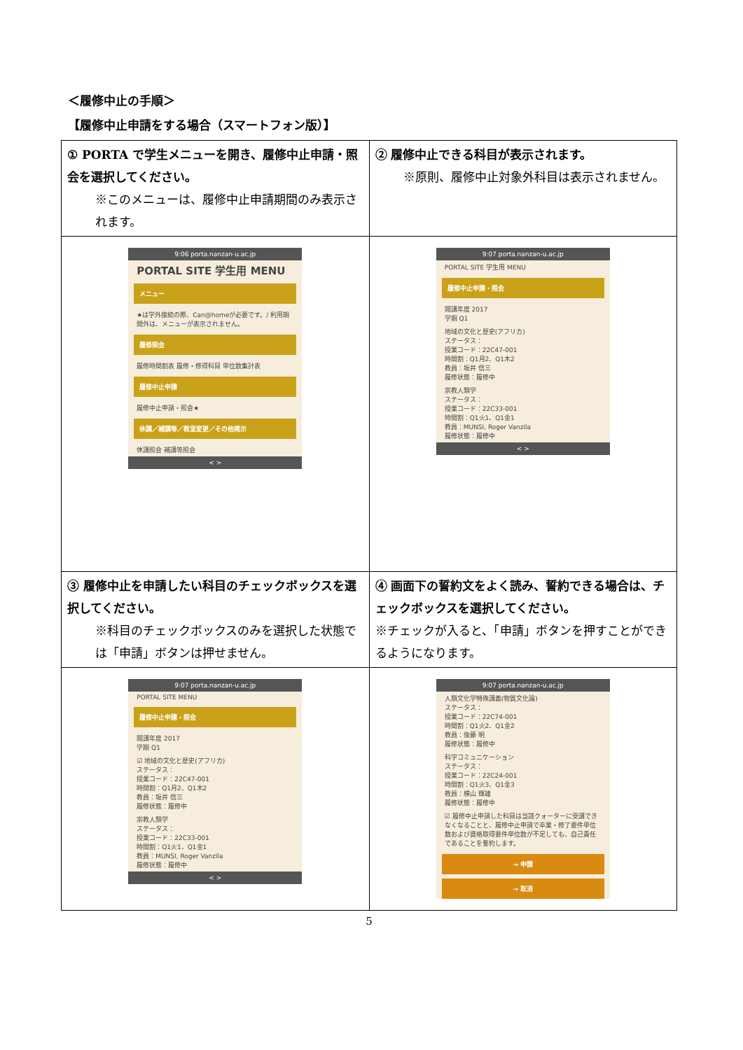＜履修中止の手順＞
【履修中止申請をする場合（スマートフォン版）】
| ① PORTA で学生メニューを開き、履修中止申請・照会を選択してください。 ※このメニューは、履修中止申請期間のみ表示されます。 | ② 履修中止できる科目が表示されます。 ※原則、履修中止対象外科目は表示されません。 |
| 9:06 porta.nanzan-u.ac.jp PORTAL SITE 学生用 MENU メニュー ★は学外接続の際、Can@homeが必要です。/ 利用期間外は、メニューが表示されません。 履修照会 履修時間割表 履修・修得科目 単位数集計表 履修中止申請 履修中止申請・照会★ 休講／補講等／教室変更／その他掲示 休講照会 補講等照会 < > | 9:07 porta.nanzan-u.ac.jp PORTAL SITE 学生用 MENU 履修中止申請・照会 開講年度 2017 学期 Q1 地域の文化と歴史(アフリカ) ステータス： 授業コード：22C47-001 時間割：Q1月2、Q1木2 教員：坂井 信三 履修状態：履修中 宗教人類学 ステータス： 授業コード：22C33-001 時間割：Q1火1、Q1金1 教員：MUNSI, Roger Vanzila 履修状態：履修中 < > |
| ③ 履修中止を申請したい科目のチェックボックスを選択してください。 ※科目のチェックボックスのみを選択した状態では「申請」ボタンは押せません。 | ④ 画面下の誓約文をよく読み、誓約できる場合は、チェックボックスを選択してください。 ※チェックが入ると、「申請」ボタンを押すことができるようになります。 |
| 9:07 porta.nanzan-u.ac.jp PORTAL SITE MENU 履修中止申請・照会 開講年度 2017 学期 Q1 ☑ 地域の文化と歴史(アフリカ) ステータス： 授業コード：22C47-001 時間割：Q1月2、Q1木2 教員：坂井 信三 履修状態：履修中 宗教人類学 ステータス： 授業コード：22C33-001 時間割：Q1火1、Q1金1 教員：MUNSI, Roger Vanzila 履修状態：履修中 < > | 9:07 porta.nanzan-u.ac.jp 人類文化学特殊講義(物質文化論) ステータス： 授業コード：22C74-001 時間割：Q1火2、Q1金2 教員：後藤 明 履修状態：履修中 科学コミュニケーション ステータス： 授業コード：22C24-001 時間割：Q1火3、Q1金3 教員：横山 輝雄 履修状態：履修中 ☑ 履修中止申請した科目は当該クォーターに受講できなくなることと、履修中止申請で卒業・修了要件単位数および資格取得要件単位数が不足しても、自己責任であることを誓約します。 → 申請 → 取消 |
5